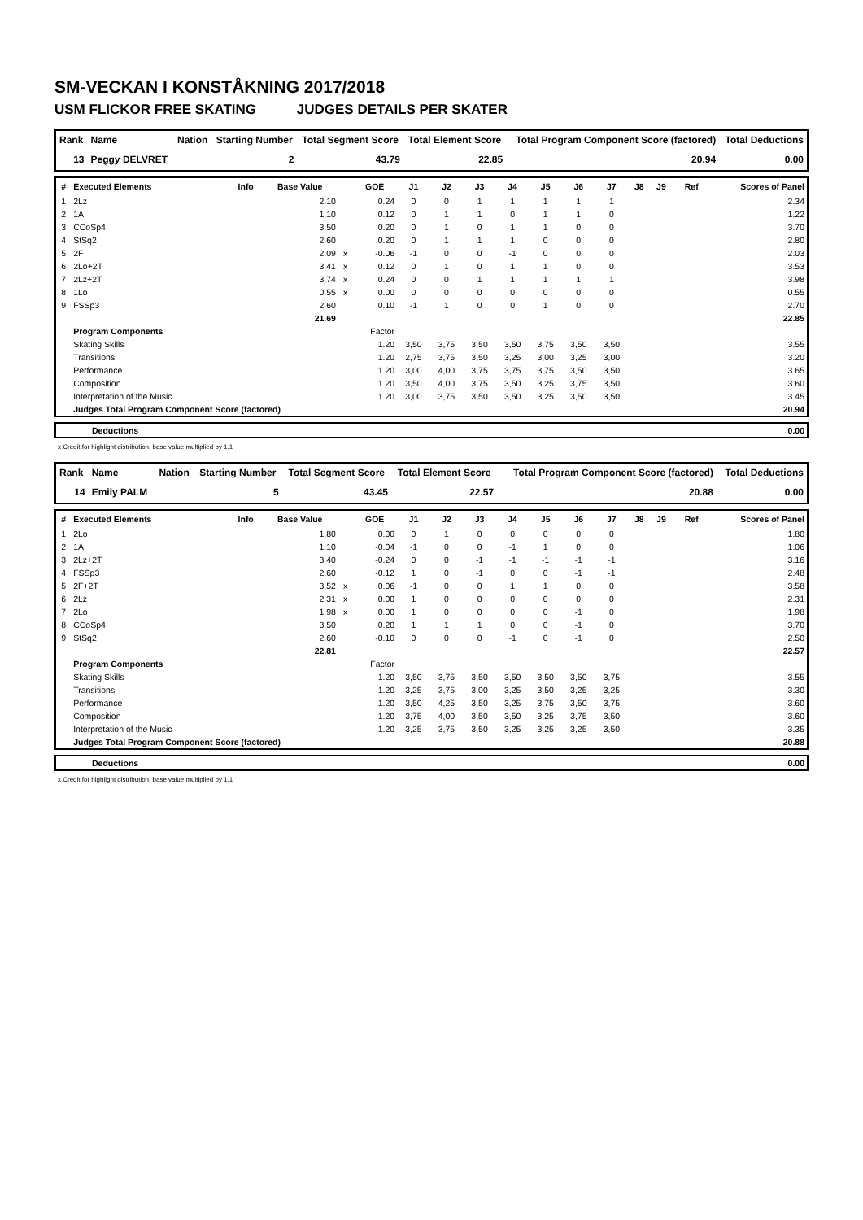SM-VECKAN I KONSTÅKNING 2017/2018
USM FLICKOR FREE SKATING JUDGES DETAILS PER SKATER
| Rank | Name | Nation | Starting Number | Total Segment Score | Total Element Score | Total Program Component Score (factored) | Total Deductions |
| --- | --- | --- | --- | --- | --- | --- | --- |
| 13 | Peggy DELVRET | | 2 | 43.79 | 22.85 | 20.94 | 0.00 |
| # | Executed Elements | Info | Base Value | | GOE | J1 | J2 | J3 | J4 | J5 | J6 | J7 | J8 | J9 | Ref | Scores of Panel |
| --- | --- | --- | --- | --- | --- | --- | --- | --- | --- | --- | --- | --- | --- | --- | --- | --- |
| 1 | 2Lz | | 2.10 | | 0.24 | 0 | 0 | 1 | 1 | 1 | 1 | 1 | | | | 2.34 |
| 2 | 1A | | 1.10 | | 0.12 | 0 | 1 | 1 | 0 | 1 | 1 | 0 | | | | 1.22 |
| 3 | CCoSp4 | | 3.50 | | 0.20 | 0 | 1 | 0 | 1 | 1 | 0 | 0 | | | | 3.70 |
| 4 | StSq2 | | 2.60 | | 0.20 | 0 | 1 | 1 | 1 | 0 | 0 | 0 | | | | 2.80 |
| 5 | 2F | | 2.09 | x | -0.06 | -1 | 0 | 0 | -1 | 0 | 0 | 0 | | | | 2.03 |
| 6 | 2Lo+2T | | 3.41 | x | 0.12 | 0 | 1 | 0 | 1 | 1 | 0 | 0 | | | | 3.53 |
| 7 | 2Lz+2T | | 3.74 | x | 0.24 | 0 | 0 | 1 | 1 | 1 | 1 | 1 | | | | 3.98 |
| 8 | 1Lo | | 0.55 | x | 0.00 | 0 | 0 | 0 | 0 | 0 | 0 | 0 | | | | 0.55 |
| 9 | FSSp3 | | 2.60 | | 0.10 | -1 | 1 | 0 | 0 | 1 | 0 | 0 | | | | 2.70 |
| | | | 21.69 | | | | | | | | | | | | | 22.85 |
| | Program Components | | | | Factor | | | | | | | | | | | |
| | Skating Skills | | | | 1.20 | 3,50 | 3,75 | 3,50 | 3,50 | 3,75 | 3,50 | 3,50 | | | | 3.55 |
| | Transitions | | | | 1.20 | 2,75 | 3,75 | 3,50 | 3,25 | 3,00 | 3,25 | 3,00 | | | | 3.20 |
| | Performance | | | | 1.20 | 3,00 | 4,00 | 3,75 | 3,75 | 3,75 | 3,50 | 3,50 | | | | 3.65 |
| | Composition | | | | 1.20 | 3,50 | 4,00 | 3,75 | 3,50 | 3,25 | 3,75 | 3,50 | | | | 3.60 |
| | Interpretation of the Music | | | | 1.20 | 3,00 | 3,75 | 3,50 | 3,50 | 3,25 | 3,50 | 3,50 | | | | 3.45 |
| | Judges Total Program Component Score (factored) | | | | | | | | | | | | | | | 20.94 |
| | Deductions | 0.00 |
x Credit for highlight distribution, base value multiplied by 1.1
| Rank | Name | Nation | Starting Number | Total Segment Score | Total Element Score | Total Program Component Score (factored) | Total Deductions |
| --- | --- | --- | --- | --- | --- | --- | --- |
| 14 | Emily PALM | | 5 | 43.45 | 22.57 | 20.88 | 0.00 |
| # | Executed Elements | Info | Base Value | | GOE | J1 | J2 | J3 | J4 | J5 | J6 | J7 | J8 | J9 | Ref | Scores of Panel |
| --- | --- | --- | --- | --- | --- | --- | --- | --- | --- | --- | --- | --- | --- | --- | --- | --- |
| 1 | 2Lo | | 1.80 | | 0.00 | 0 | 1 | 0 | 0 | 0 | 0 | 0 | | | | 1.80 |
| 2 | 1A | | 1.10 | | -0.04 | -1 | 0 | 0 | -1 | 1 | 0 | 0 | | | | 1.06 |
| 3 | 2Lz+2T | | 3.40 | | -0.24 | 0 | 0 | -1 | -1 | -1 | -1 | -1 | | | | 3.16 |
| 4 | FSSp3 | | 2.60 | | -0.12 | 1 | 0 | -1 | 0 | 0 | -1 | -1 | | | | 2.48 |
| 5 | 2F+2T | | 3.52 | x | 0.06 | -1 | 0 | 0 | 1 | 1 | 0 | 0 | | | | 3.58 |
| 6 | 2Lz | | 2.31 | x | 0.00 | 1 | 0 | 0 | 0 | 0 | 0 | 0 | | | | 2.31 |
| 7 | 2Lo | | 1.98 | x | 0.00 | 1 | 0 | 0 | 0 | 0 | -1 | 0 | | | | 1.98 |
| 8 | CCoSp4 | | 3.50 | | 0.20 | 1 | 1 | 1 | 0 | 0 | -1 | 0 | | | | 3.70 |
| 9 | StSq2 | | 2.60 | | -0.10 | 0 | 0 | 0 | -1 | 0 | -1 | 0 | | | | 2.50 |
| | | | 22.81 | | | | | | | | | | | | | 22.57 |
| | Program Components | | | | Factor | | | | | | | | | | | |
| | Skating Skills | | | | 1.20 | 3,50 | 3,75 | 3,50 | 3,50 | 3,50 | 3,50 | 3,75 | | | | 3.55 |
| | Transitions | | | | 1.20 | 3,25 | 3,75 | 3,00 | 3,25 | 3,50 | 3,25 | 3,25 | | | | 3.30 |
| | Performance | | | | 1.20 | 3,50 | 4,25 | 3,50 | 3,25 | 3,75 | 3,50 | 3,75 | | | | 3.60 |
| | Composition | | | | 1.20 | 3,75 | 4,00 | 3,50 | 3,50 | 3,25 | 3,75 | 3,50 | | | | 3.60 |
| | Interpretation of the Music | | | | 1.20 | 3,25 | 3,75 | 3,50 | 3,25 | 3,25 | 3,25 | 3,50 | | | | 3.35 |
| | Judges Total Program Component Score (factored) | | | | | | | | | | | | | | | 20.88 |
| | Deductions | 0.00 |
x Credit for highlight distribution, base value multiplied by 1.1